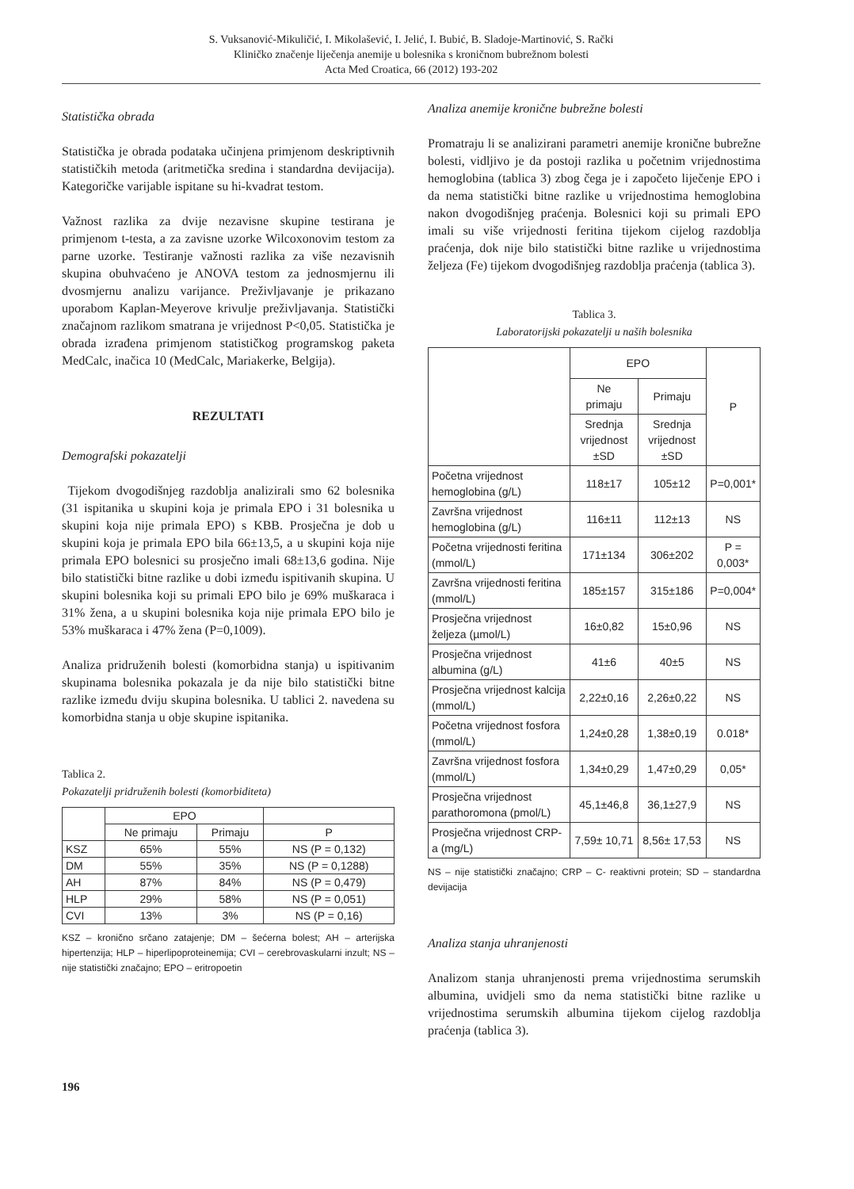S. Vuksanović-Mikuličić, I. Mikolašević, I. Jelić, I. Bubić, B. Sladoje-Martinović, S. Rački
Kliničko značenje liječenja anemije u bolesnika s kroničnom bubrežnom bolesti
Acta Med Croatica, 66 (2012) 193-202
Statistička obrada
Statistička je obrada podataka učinjena primjenom deskriptivnih statističkih metoda (aritmetička sredina i standardna devijacija). Kategoričke varijable ispitane su hi-kvadrat testom.
Važnost razlika za dvije nezavisne skupine testirana je primjenom t-testa, a za zavisne uzorke Wilcoxonovim testom za parne uzorke. Testiranje važnosti razlika za više nezavisnih skupina obuhvaćeno je ANOVA testom za jednosmjernu ili dvosmjernu analizu varijance. Preživljavanje je prikazano uporabom Kaplan-Meyerove krivulje preživljavanja. Statistički značajnom razlikom smatrana je vrijednost P<0,05. Statistička je obrada izrađena primjenom statističkog programskog paketa MedCalc, inačica 10 (MedCalc, Mariakerke, Belgija).
REZULTATI
Demografski pokazatelji
Tijekom dvogodišnjeg razdoblja analizirali smo 62 bolesnika (31 ispitanika u skupini koja je primala EPO i 31 bolesnika u skupini koja nije primala EPO) s KBB. Prosječna je dob u skupini koja je primala EPO bila 66±13,5, a u skupini koja nije primala EPO bolesnici su prosječno imali 68±13,6 godina. Nije bilo statistički bitne razlike u dobi između ispitivanih skupina. U skupini bolesnika koji su primali EPO bilo je 69% muškaraca i 31% žena, a u skupini bolesnika koja nije primala EPO bilo je 53% muškaraca i 47% žena (P=0,1009).
Analiza pridruženih bolesti (komorbidna stanja) u ispitivanim skupinama bolesnika pokazala je da nije bilo statistički bitne razlike između dviju skupina bolesnika. U tablici 2. navedena su komorbidna stanja u obje skupine ispitanika.
Tablica 2.
Pokazatelji pridruženih bolesti (komorbiditeta)
| | EPO | | |
| --- | --- | --- | --- |
| | Ne primaju | Primaju | P |
| KSZ | 65% | 55% | NS (P = 0,132) |
| DM | 55% | 35% | NS (P = 0,1288) |
| AH | 87% | 84% | NS (P = 0,479) |
| HLP | 29% | 58% | NS (P = 0,051) |
| CVI | 13% | 3% | NS (P = 0,16) |
KSZ – kronično srčano zatajenje; DM – šećerna bolest; AH – arterijska hipertenzija; HLP – hiperlipoproteinemija; CVI – cerebrovaskularni inzult; NS – nije statistički značajno; EPO – eritropoetin
Analiza anemije kronične bubrežne bolesti
Promatraju li se analizirani parametri anemije kronične bubrežne bolesti, vidljivo je da postoji razlika u početnim vrijednostima hemoglobina (tablica 3) zbog čega je i započeto liječenje EPO i da nema statistički bitne razlike u vrijednostima hemoglobina nakon dvogodišnjeg praćenja. Bolesnici koji su primali EPO imali su više vrijednosti feritina tijekom cijelog razdoblja praćenja, dok nije bilo statistički bitne razlike u vrijednostima željeza (Fe) tijekom dvogodišnjeg razdoblja praćenja (tablica 3).
Tablica 3.
Laboratorijski pokazatelji u naših bolesnika
| | EPO | | P |
| --- | --- | --- | --- |
| | Ne primaju | Primaju | |
| | Srednja vrijednost ±SD | Srednja vrijednost ±SD | |
| Početna vrijednost hemoglobina (g/L) | 118±17 | 105±12 | P=0,001* |
| Završna vrijednost hemoglobina (g/L) | 116±11 | 112±13 | NS |
| Početna vrijednosti feritina (mmol/L) | 171±134 | 306±202 | P = 0,003* |
| Završna vrijednosti feritina (mmol/L) | 185±157 | 315±186 | P=0,004* |
| Prosječna vrijednost željeza (µmol/L) | 16±0,82 | 15±0,96 | NS |
| Prosječna vrijednost albumina (g/L) | 41±6 | 40±5 | NS |
| Prosječna vrijednost kalcija (mmol/L) | 2,22±0,16 | 2,26±0,22 | NS |
| Početna vrijednost fosfora (mmol/L) | 1,24±0,28 | 1,38±0,19 | 0.018* |
| Završna vrijednost fosfora (mmol/L) | 1,34±0,29 | 1,47±0,29 | 0,05* |
| Prosječna vrijednost parathoromona (pmol/L) | 45,1±46,8 | 36,1±27,9 | NS |
| Prosječna vrijednost CRP-a (mg/L) | 7,59± 10,71 | 8,56± 17,53 | NS |
NS – nije statistički značajno; CRP – C- reaktivni protein; SD – standardna devijacija
Analiza stanja uhranjenosti
Analizom stanja uhranjenosti prema vrijednostima serumskih albumina, uvidjeli smo da nema statistički bitne razlike u vrijednostima serumskih albumina tijekom cijelog razdoblja praćenja (tablica 3).
196